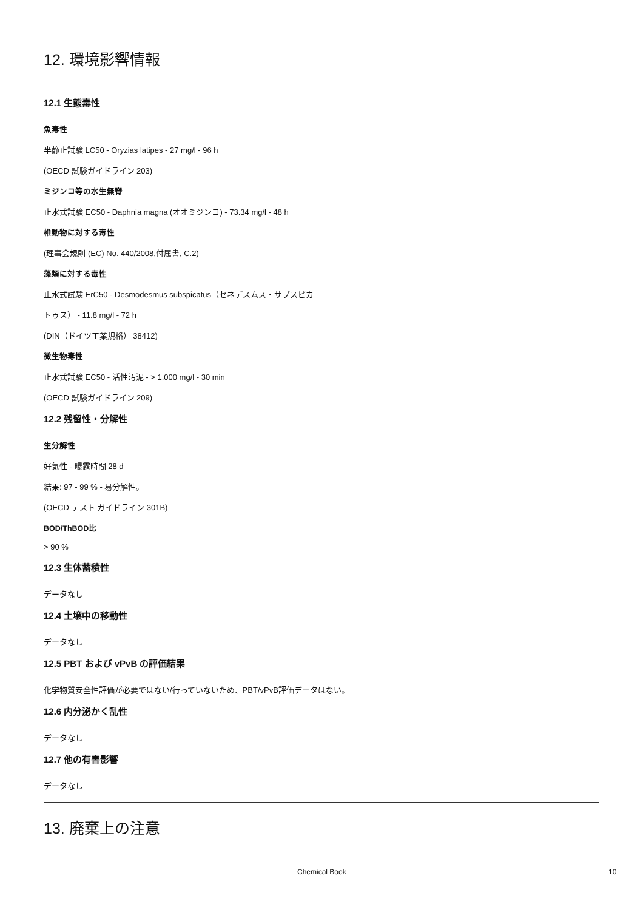12. 環境影響情報
12.1 生態毒性
魚毒性
半静止試験 LC50 - Oryzias latipes - 27 mg/l - 96 h
(OECD 試験ガイドライン 203)
ミジンコ等の水生無脊
止水式試験 EC50 - Daphnia magna (オオミジンコ) - 73.34 mg/l - 48 h
椎動物に対する毒性
(理事会規則 (EC) No. 440/2008,付属書, C.2)
藻類に対する毒性
止水式試験 ErC50 - Desmodesmus subspicatus（セネデスムス・サブスピカ
トゥス） - 11.8 mg/l - 72 h
(DIN（ドイツ工業規格） 38412)
微生物毒性
止水式試験 EC50 - 活性汚泥 - > 1,000 mg/l - 30 min
(OECD 試験ガイドライン 209)
12.2 残留性・分解性
生分解性
好気性 - 曝露時間 28 d
結果: 97 - 99 % - 易分解性。
(OECD テスト ガイドライン 301B)
BOD/ThBOD比
> 90 %
12.3 生体蓄積性
データなし
12.4 土壌中の移動性
データなし
12.5 PBT および vPvB の評価結果
化学物質安全性評価が必要ではない/行っていないため、PBT/vPvB評価データはない。
12.6 内分泌かく乱性
データなし
12.7 他の有害影響
データなし
13. 廃棄上の注意
Chemical Book 10